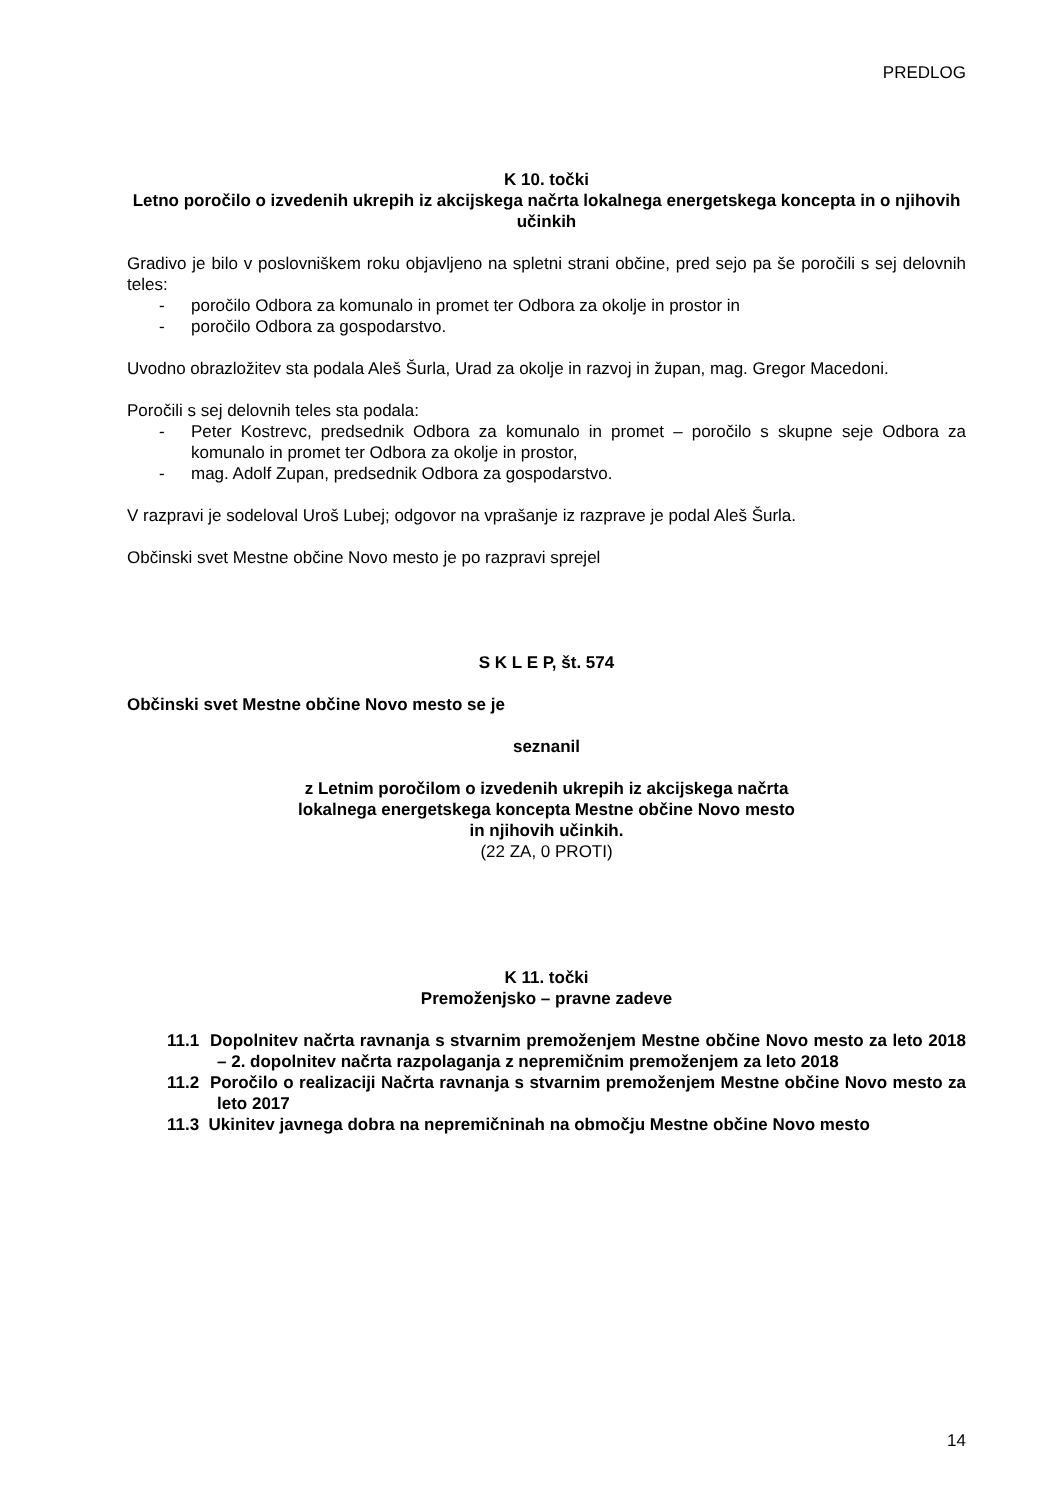PREDLOG
K 10. točki
Letno poročilo o izvedenih ukrepih iz akcijskega načrta lokalnega energetskega koncepta in o njihovih učinkih
Gradivo je bilo v poslovniškem roku objavljeno na spletni strani občine, pred sejo pa še poročili s sej delovnih teles:
- poročilo Odbora za komunalo in promet ter Odbora za okolje in prostor in
- poročilo Odbora za gospodarstvo.
Uvodno obrazložitev sta podala Aleš Šurla, Urad za okolje in razvoj in župan, mag. Gregor Macedoni.
Poročili s sej delovnih teles sta podala:
- Peter Kostrevc, predsednik Odbora za komunalo in promet – poročilo s skupne seje Odbora za komunalo in promet ter Odbora za okolje in prostor,
- mag. Adolf Zupan, predsednik Odbora za gospodarstvo.
V razpravi je sodeloval Uroš Lubej; odgovor na vprašanje iz razprave je podal Aleš Šurla.
Občinski svet Mestne občine Novo mesto je po razpravi sprejel
S K L E P, št. 574
Občinski svet Mestne občine Novo mesto se je
seznanil
z Letnim poročilom o izvedenih ukrepih iz akcijskega načrta
lokalnega energetskega koncepta Mestne občine Novo mesto
in njihovih učinkih.
(22 ZA, 0 PROTI)
K 11. točki
Premoženjsko – pravne zadeve
11.1 Dopolnitev načrta ravnanja s stvarnim premoženjem Mestne občine Novo mesto za leto 2018 – 2. dopolnitev načrta razpolaganja z nepremičnim premoženjem za leto 2018
11.2 Poročilo o realizaciji Načrta ravnanja s stvarnim premoženjem Mestne občine Novo mesto za leto 2017
11.3 Ukinitev javnega dobra na nepremičninah na območju Mestne občine Novo mesto
14